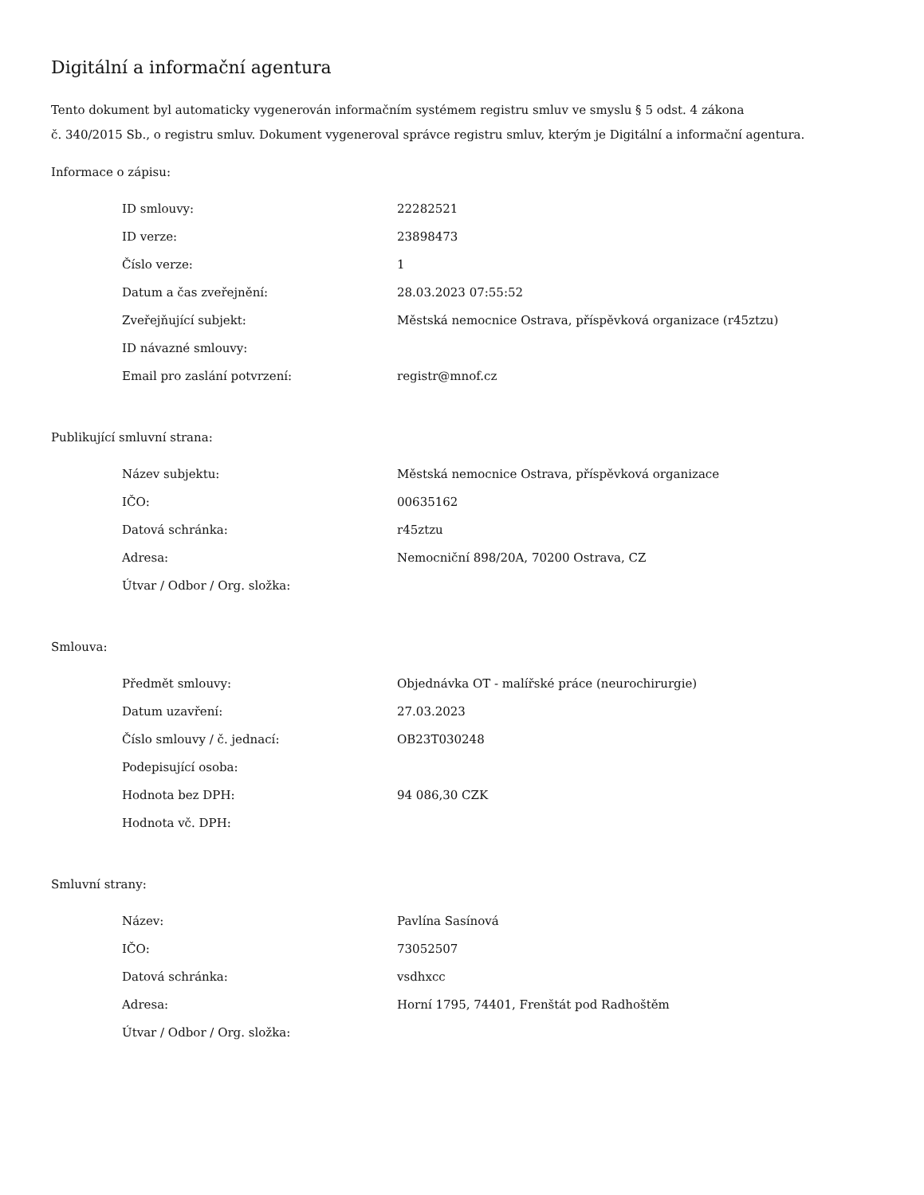Digitální a informační agentura
Tento dokument byl automaticky vygenerován informačním systémem registru smluv ve smyslu § 5 odst. 4 zákona
č. 340/2015 Sb., o registru smluv. Dokument vygeneroval správce registru smluv, kterým je Digitální a informační agentura.
Informace o zápisu:
| ID smlouvy: | 22282521 |
| ID verze: | 23898473 |
| Číslo verze: | 1 |
| Datum a čas zveřejnění: | 28.03.2023 07:55:52 |
| Zveřejňující subjekt: | Městská nemocnice Ostrava, příspěvková organizace (r45ztzu) |
| ID návazné smlouvy: | |
| Email pro zaslání potvrzení: | registr@mnof.cz |
Publikující smluvní strana:
| Název subjektu: | Městská nemocnice Ostrava, příspěvková organizace |
| IČO: | 00635162 |
| Datová schránka: | r45ztzu |
| Adresa: | Nemocniční 898/20A, 70200 Ostrava, CZ |
| Útvar / Odbor / Org. složka: | |
Smlouva:
| Předmět smlouvy: | Objednávka OT - malířské práce (neurochirurgie) |
| Datum uzavření: | 27.03.2023 |
| Číslo smlouvy / č. jednací: | OB23T030248 |
| Podepisující osoba: | |
| Hodnota bez DPH: | 94 086,30 CZK |
| Hodnota vč. DPH: | |
Smluvní strany:
| Název: | Pavlína Sasínová |
| IČO: | 73052507 |
| Datová schránka: | vsdhxcc |
| Adresa: | Horní 1795, 74401, Frenštát pod Radhoštěm |
| Útvar / Odbor / Org. složka: | |